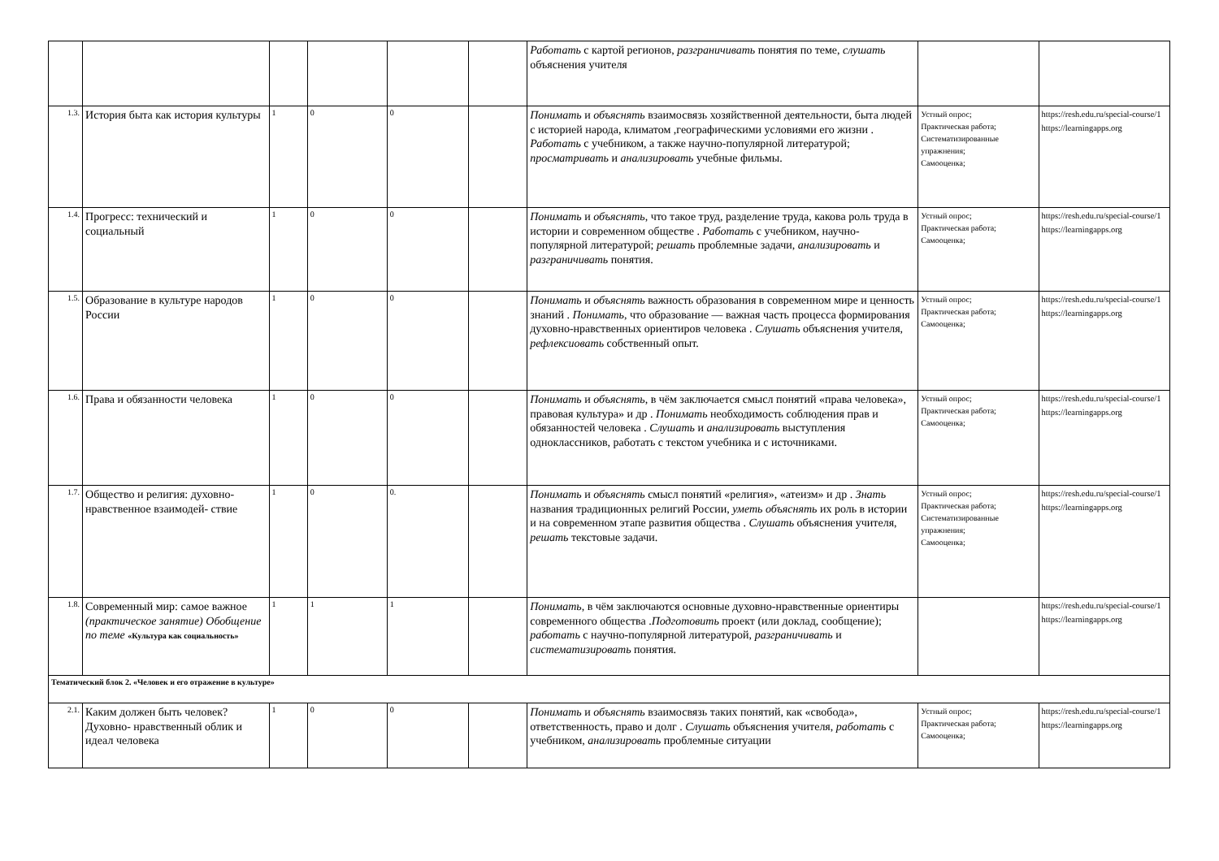| | | | | | | Работать с картой регионов, разграничивать понятия по теме, слушать объяснения учителя | | |
| 1.3. | История быта как история культуры | 1 | 0 | 0 | | Понимать и объяснять взаимосвязь хозяйственной деятельности, быта людей с историей народа, климатом ,географическими условиями его жизни . Работать с учебником, а также научно-популярной литературой; просматривать и анализировать учебные фильмы. | Устный опрос; Практическая работа; Систематизированные упражнения; Самооценка; | https://resh.edu.ru/special-course/1 https://learningapps.org |
| 1.4. | Прогресс: технический и социальный | 1 | 0 | 0 | | Понимать и объяснять , что такое труд, разделение труда, какова роль труда в истории и современном обществе . Работать с учебником, научно-популярной литературой; решать проблемные задачи, анализировать и разграничивать понятия. | Устный опрос; Практическая работа; Самооценка; | https://resh.edu.ru/special-course/1 https://learningapps.org |
| 1.5. | Образование в культуре народов России | 1 | 0 | 0 | | Понимать и объяснять важность образования в современном мире и ценность знаний . Понимать, что образование — важная часть процесса формирования духовно-нравственных ориентиров человека . Слушать объяснения учителя, рефлексиовать собственный опыт. | Устный опрос; Практическая работа; Самооценка; | https://resh.edu.ru/special-course/1 https://learningapps.org |
| 1.6. | Права и обязанности человека | 1 | 0 | 0 | | Понимать и объяснять , в чём заключается смысл понятий «права человека», правовая культура» и др . Понимать необходимость соблюдения прав и обязанностей человека . Слушать и анализировать выступления одноклассников, работать с текстом учебника и с источниками. | Устный опрос; Практическая работа; Самооценка; | https://resh.edu.ru/special-course/1 https://learningapps.org |
| 1.7. | Общество и религия: духовно-нравственное взаимодей- ствие | 1 | 0 | 0. | | Понимать и объяснять смысл понятий «религия», «атеизм» и др . Знать названия традиционных религий России, уметь объяснять их роль в истории и на современном этапе развития общества . Слушать объяснения учителя, решать текстовые задачи. | Устный опрос; Практическая работа; Систематизированные упражнения; Самооценка; | https://resh.edu.ru/special-course/1 https://learningapps.org |
| 1.8. | Современный мир: самое важное (практическое занятие) Обобщение по теме «Культура как социальность» | 1 | 1 | 1 | | Понимать , в чём заключаются основные духовно-нравственные ориентиры современного общества . Подготовить проект (или доклад, сообщение); работать с научно-популярной литературой, разграничивать и систематизировать понятия. | | https://resh.edu.ru/special-course/1 https://learningapps.org |
| Тематический блок 2. «Человек и его отражение в культуре» | | | | | | | | |
| 2.1. | Каким должен быть человек? Духовно- нравственный облик и идеал человека | 1 | 0 | 0 | | Понимать и объяснять взаимосвязь таких понятий, как «свобода», ответственность, право и долг . Слушать объяснения учителя, работать с учебником, анализировать проблемные ситуации | Устный опрос; Практическая работа; Самооценка; | https://resh.edu.ru/special-course/1 https://learningapps.org |